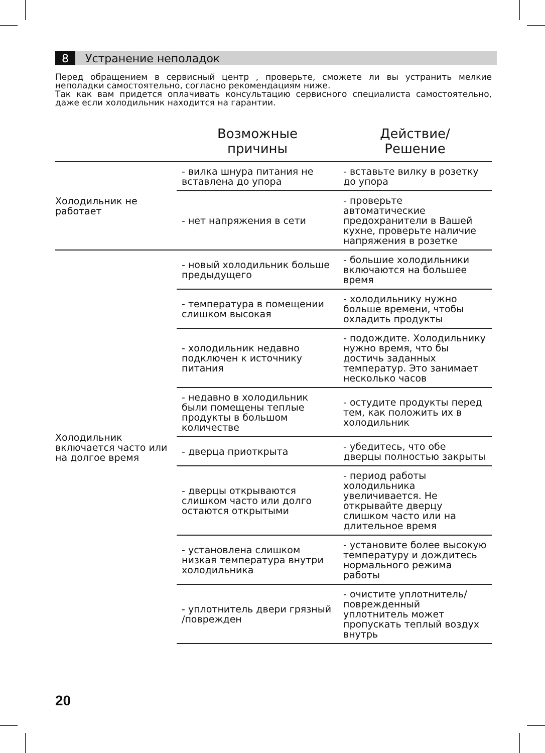8 Устранение неполадок
Перед обращением в сервисный центр , проверьте, сможете ли вы устранить мелкие неполадки самостоятельно, согласно рекомендациям ниже.
Так как вам придется оплачивать консультацию сервисного специалиста самостоятельно, даже если холодильник находится на гарантии.
| | Возможные причины | Действие/ Решение |
| --- | --- | --- |
| Холодильник не работает | - вилка шнура питания не вставлена до упора | - вставьте вилку в розетку до упора |
| | - нет напряжения в сети | - проверьте автоматические предохранители в Вашей кухне, проверьте наличие напряжения в розетке |
| Холодильник включается часто или на долгое время | - новый холодильник больше предыдущего | - большие холодильники включаются на большее время |
| | - температура в помещении слишком высокая | - холодильнику нужно больше времени, чтобы охладить продукты |
| | - холодильник недавно подключен к источнику питания | - подождите. Холодильнику нужно время, что бы достичь заданных температур. Это занимает несколько часов |
| | - недавно в холодильник были помещены теплые продукты в большом количестве | - остудите продукты перед тем, как положить их в холодильник |
| | - дверца приоткрыта | - убедитесь, что обе дверцы полностью закрыты |
| | - дверцы открываются слишком часто или долго остаются открытыми | - период работы холодильника увеличивается. Не открывайте дверцу слишком часто или на длительное время |
| | - установлена слишком низкая температура внутри холодильника | - установите более высокую температуру и дождитесь нормального режима работы |
| | - уплотнитель двери грязный /поврежден | - очистите уплотнитель/ поврежденный уплотнитель может пропускать теплый воздух внутрь |
20